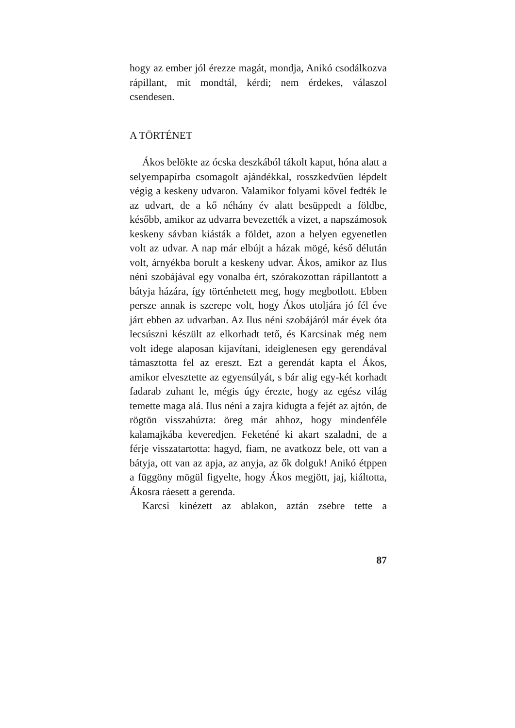hogy az ember jól érezze magát, mondja, Anikó csodálkozva rápillant, mit mondtál, kérdi; nem érdekes, válaszol csendesen.
A TÖRTÉNET
Ákos belökte az ócska deszkából tákolt kaput, hóna alatt a selyempapírba csomagolt ajándékkal, rosszkedvűen lépdelt végig a keskeny udvaron. Valamikor folyami kővel fedték le az udvart, de a kő néhány év alatt besüppedt a földbe, később, amikor az udvarra bevezették a vizet, a napszá­mosok keskeny sávban kiásták a földet, azon a helyen egyenetlen volt az udvar. A nap már el­bújt a házak mögé, késő délután volt, árnyékba borult a keskeny udvar. Ákos, amikor az Ilus néni szobájával egy vonalba ért, szórakozottan rápil­lantott a bátyja házára, így történhetett meg, hogy megbotlott. Ebben persze annak is szerepe volt, hogy Ákos utoljára jó fél éve járt ebben az ud­varban. Az Ilus néni szobájáról már évek óta le­csúszni készült az elkorhadt tető, és Karcsinak még nem volt idege alaposan kijavítani, ideigle­nesen egy gerendával támasztotta fel az ereszt. Ezt a gerendát kapta el Ákos, amikor elvesztette az egyensúlyát, s bár alig egy-két korhadt fada­rab zuhant le, mégis úgy érezte, hogy az egész világ temette maga alá. Ilus néni a zajra kidugta a fejét az ajtón, de rögtön visszahúzta: öreg már ahhoz, hogy mindenféle kalamajkába keveredjen. Feketéné ki akart szaladni, de a férje visszatar­totta: hagyd, fiam, ne avatkozz bele, ott van a bátyja, ott van az apja, az anyja, az ők dolguk! Anikó étppen a függöny mögül figyelte, hogy Ákos megjött, jaj, kiáltotta, Ákosra ráesett a gerenda.
Karcsi kinézett az ablakon, aztán zsebre tette a
87